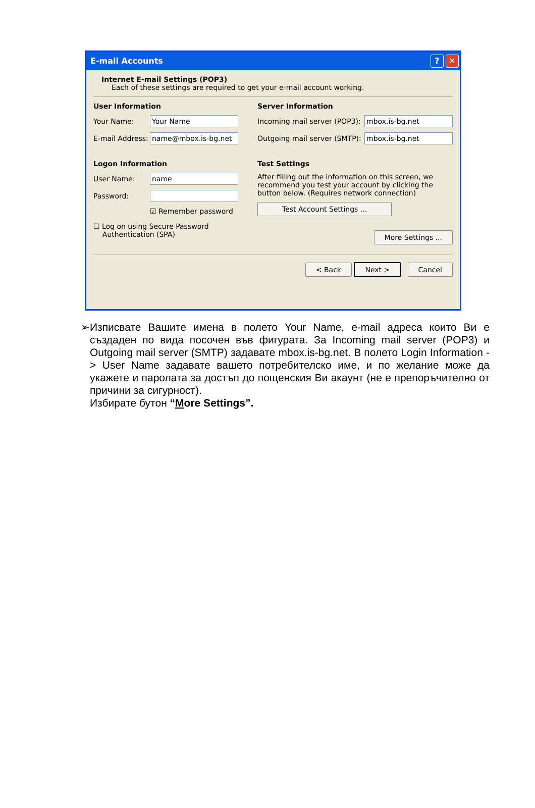E-mail Accounts? ✕
Internet E-mail Settings (POP3)
Each of these settings are required to get your e-mail account working.
User Information
Your Name:
Your Name
E-mail Address:
name@mbox.is-bg.net
Logon Information
User Name:
name
Password:
☑ Remember password
☐ Log on using Secure Password
Authentication (SPA)
Server Information
Incoming mail server (POP3):
mbox.is-bg.net
Outgoing mail server (SMTP):
mbox.is-bg.net
Test Settings
After filling out the information on this screen, we recommend you test your account by clicking the button below. (Requires network connection)
Test Account Settings ...
More Settings ...
< Back Next > Cancel
➢ Изписвате Вашите имена в полето Your Name, e-mail адреса които Ви е създаден по вида посочен във фигурата. За Incoming mail server (POP3) и Outgoing mail server (SMTP) задавате mbox.is-bg.net. В полето Login Information -> User Name задавате вашето потребителско име, и по желание може да укажете и паролата за достъп до пощенския Ви акаунт (не е препоръчително от причини за сигурност).
Избирате бутон “More Settings”.